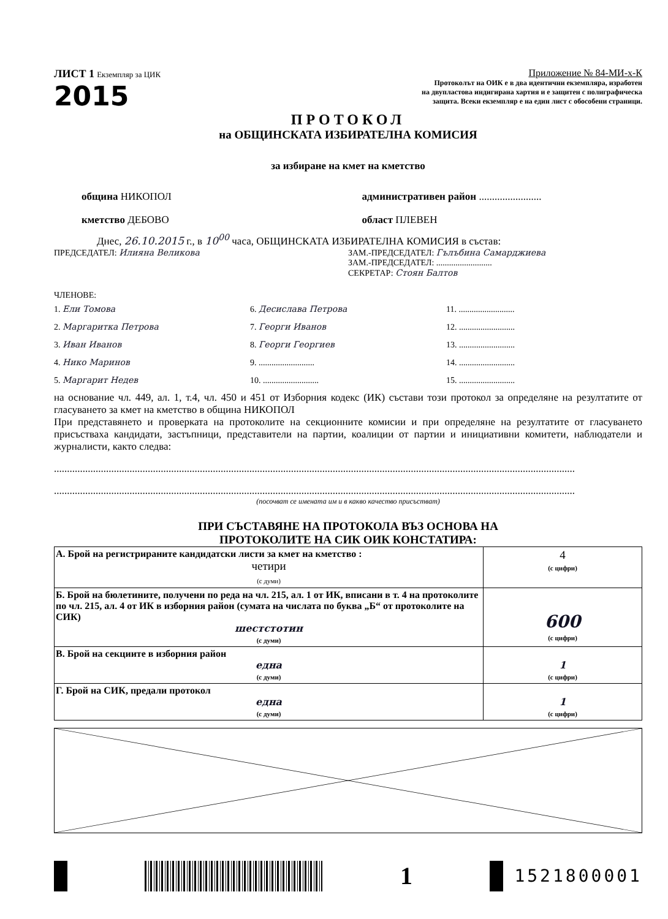ЛИСТ 1 Екземпляр за ЦИК
2015
Приложение № 84-МИ-х-К
Протоколът на ОИК е в два идентични екземпляра, изработен
на двупластова индигирана хартия и е защитен с полиграфическа
защита. Всеки екземпляр е на един лист с обособени страници.
ПРОТОКОЛ
на ОБЩИНСКАТА ИЗБИРАТЕЛНА КОМИСИЯ
за избиране на кмет на кметство
община НИКОПОЛ административен район ........................
кметство ДЕБОВО област ПЛЕВЕН
Днес, 26.10.2015 г., в 10<sup>00</sup> часа, ОБЩИНСКАТА ИЗБИРАТЕЛНА КОМИСИЯ в състав:
ПРЕДСЕДАТЕЛ: Илияна Великова ЗАМ.-ПРЕДСЕДАТЕЛ: Гълъбина Самарджиева
ЗАМ.-ПРЕДСЕДАТЕЛ: ..........................
СЕКРЕТАР: Стоян Балтов
ЧЛЕНОВЕ:
1. Ели Томова
2. Маргаритка Петрова
3. Иван Иванов
4. Нико Маринов
5. Маргарит Недев
6. Десислава Петрова
7. Георги Иванов
8. Георги Георгиев
9. ..........................
10. ..........................
11. ..........................
12. ..........................
13. ..........................
14. ..........................
15. ..........................
на основание чл. 449, ал. 1, т.4, чл. 450 и 451 от Изборния кодекс (ИК) състави този протокол за определяне на резултатите от гласуването за кмет на кметство в община НИКОПОЛ
При представянето и проверката на протоколите на секционните комисии и при определяне на резултатите от гласуването присъстваха кандидати, застъпници, представители на партии, коалиции от партии и инициативни комитети, наблюдатели и журналисти, както следва:
........................................................................................................................................................................................................
........................................................................................................................................................................................................
(посочват се имената им и в какво качество присъстват)
ПРИ СЪСТАВЯНЕ НА ПРОТОКОЛА ВЪЗ ОСНОВА НА
ПРОТОКОЛИТЕ НА СИК ОИК КОНСТАТИРА:
| А. Брой на регистрираните кандидатски листи за кмет на кметство : четири (с думи) | 4 (с цифри) |
| Б. Брой на бюлетините, получени по реда на чл. 215, ал. 1 от ИК, вписани в т. 4 на протоколите по чл. 215, ал. 4 от ИК в изборния район (сумата на числата по буква „Б“ от протоколите на СИК) шестстотин (с думи) | 600 (с цифри) |
| В. Брой на секциите в изборния район една (с думи) | 1 (с цифри) |
| Г. Брой на СИК, предали протокол една (с думи) | 1 (с цифри) |
1
1521800001